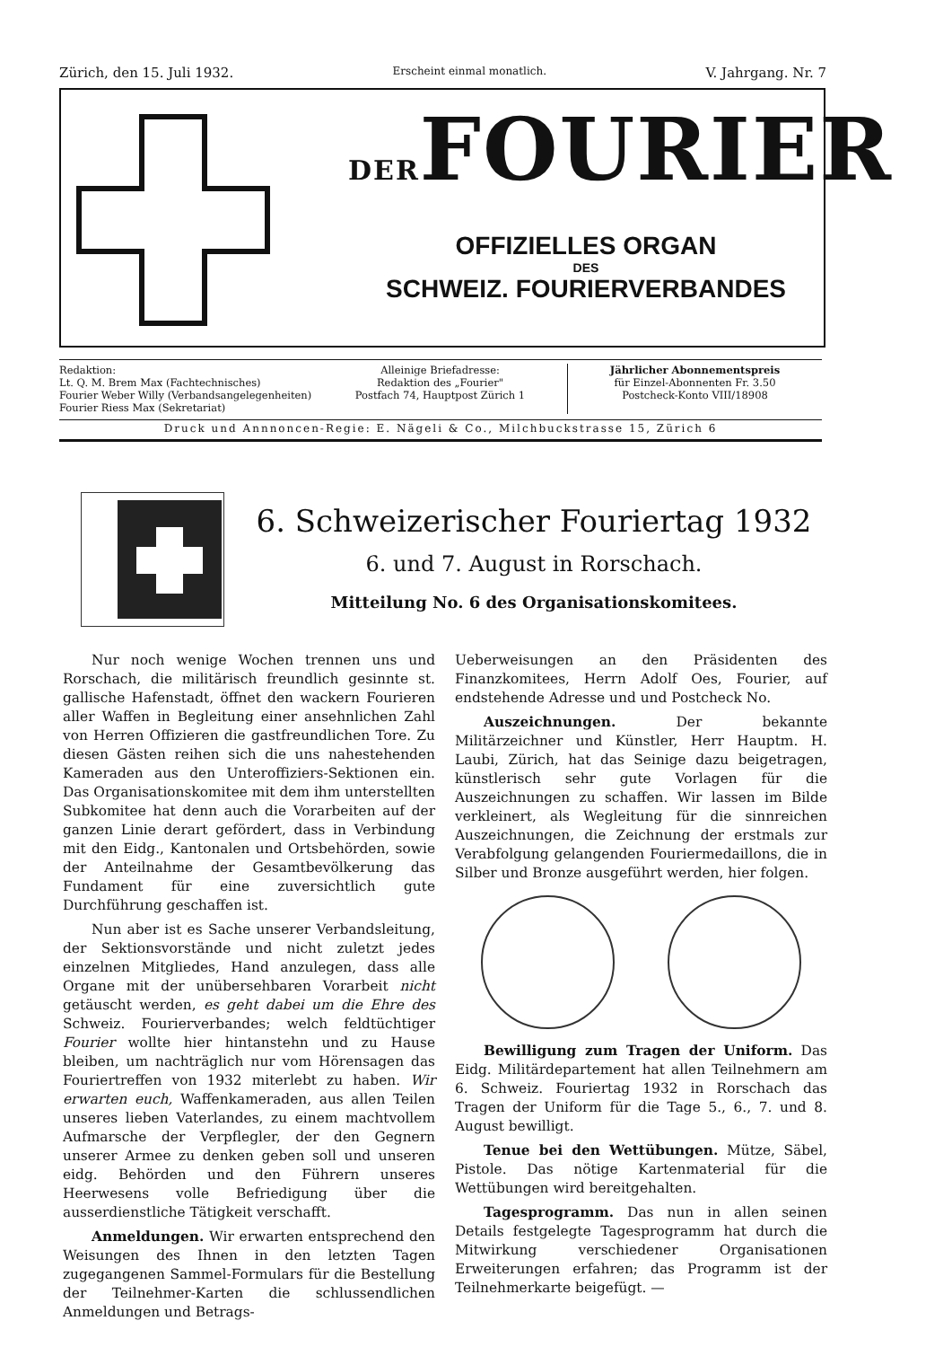Zürich, den 15. Juli 1932. Erscheint einmal monatlich. V. Jahrgang. Nr. 7
DERFOURIER
OFFIZIELLES ORGAN
DES
SCHWEIZ. FOURIERVERBANDES
Redaktion:
Lt. Q. M. Brem Max (Fachtechnisches)
Fourier Weber Willy (Verbandsangelegenheiten)
Fourier Riess Max (Sekretariat)
Alleinige Briefadresse:
Redaktion des „Fourier"
Postfach 74, Hauptpost Zürich 1
Jährlicher Abonnementspreis
für Einzel-Abonnenten Fr. 3.50
Postcheck-Konto VIII/18908
Druck und Annnoncen-Regie: E. Nägeli & Co., Milchbuckstrasse 15, Zürich 6
6. Schweizerischer Fouriertag 1932
6. und 7. August in Rorschach.
Mitteilung No. 6 des Organisationskomitees.
Nur noch wenige Wochen trennen uns und Rorschach, die militärisch freundlich gesinnte st. gallische Hafenstadt, öffnet den wackern Fourieren aller Waffen in Begleitung einer ansehnlichen Zahl von Herren Offizieren die gastfreundlichen Tore. Zu diesen Gästen reihen sich die uns nahestehenden Kameraden aus den Unteroffiziers-Sektionen ein. Das Organisationskomitee mit dem ihm unterstellten Subkomitee hat denn auch die Vorarbeiten auf der ganzen Linie derart gefördert, dass in Verbindung mit den Eidg., Kantonalen und Ortsbehörden, sowie der Anteilnahme der Gesamtbevölkerung das Fundament für eine zuversichtlich gute Durchführung geschaffen ist.
Nun aber ist es Sache unserer Verbandsleitung, der Sektionsvorstände und nicht zuletzt jedes einzelnen Mitgliedes, Hand anzulegen, dass alle Organe mit der unübersehbaren Vorarbeit nicht getäuscht werden, es geht dabei um die Ehre des Schweiz. Fourierverbandes; welch feldtüchtiger Fourier wollte hier hintanstehn und zu Hause bleiben, um nachträglich nur vom Hörensagen das Fouriertreffen von 1932 miterlebt zu haben. Wir erwarten euch, Waffenkameraden, aus allen Teilen unseres lieben Vaterlandes, zu einem machtvollem Aufmarsche der Verpflegler, der den Gegnern unserer Armee zu denken geben soll und unseren eidg. Behörden und den Führern unseres Heerwesens volle Befriedigung über die ausserdienstliche Tätigkeit verschafft.
Anmeldungen. Wir erwarten entsprechend den Weisungen des Ihnen in den letzten Tagen zugegangenen Sammel-Formulars für die Bestellung der Teilnehmer-Karten die schlussendlichen Anmeldungen und Betrags-
Ueberweisungen an den Präsidenten des Finanzkomitees, Herrn Adolf Oes, Fourier, auf endstehende Adresse und und Postcheck No.
Auszeichnungen. Der bekannte Militärzeichner und Künstler, Herr Hauptm. H. Laubi, Zürich, hat das Seinige dazu beigetragen, künstlerisch sehr gute Vorlagen für die Auszeichnungen zu schaffen. Wir lassen im Bilde verkleinert, als Wegleitung für die sinnreichen Auszeichnungen, die Zeichnung der erstmals zur Verabfolgung gelangenden Fouriermedaillons, die in Silber und Bronze ausgeführt werden, hier folgen.
Bewilligung zum Tragen der Uniform. Das Eidg. Militärdepartement hat allen Teilnehmern am 6. Schweiz. Fouriertag 1932 in Rorschach das Tragen der Uniform für die Tage 5., 6., 7. und 8. August bewilligt.
Tenue bei den Wettübungen. Mütze, Säbel, Pistole. Das nötige Kartenmaterial für die Wettübungen wird bereitgehalten.
Tagesprogramm. Das nun in allen seinen Details festgelegte Tagesprogramm hat durch die Mitwirkung verschiedener Organisationen Erweiterungen erfahren; das Programm ist der Teilnehmerkarte beigefügt. —